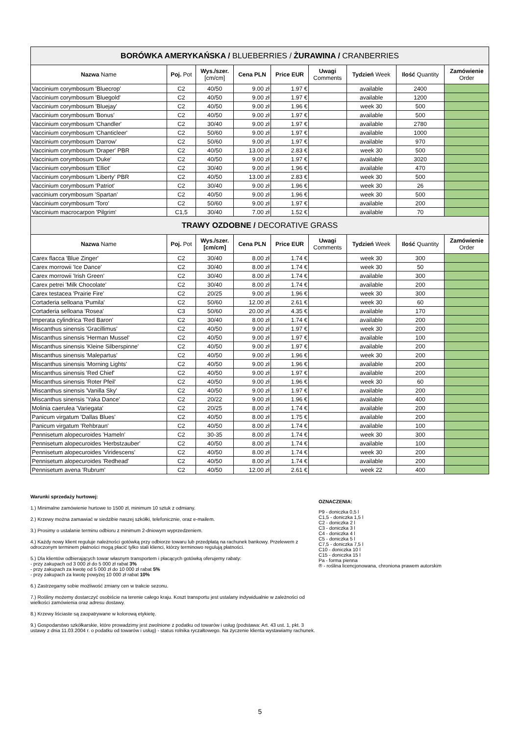| BORÓWKA AMERYKAŃSKA / BLUEBERRIES / ŻURAWINA / CRANBERRIES | | | | | | | | |
| --- | --- | --- | --- | --- | --- | --- | --- | --- |
| Nazwa Name | Poj. Pot | Wys./szer. [cm/cm] | Cena PLN | Price EUR | Uwagi Comments | Tydzień Week | Ilość Quantity | Zamówienie Order |
| Vaccinium corymbosum 'Bluecrop' | C2 | 40/50 | 9.00 zł | 1.97 € | | available | 2400 | |
| Vaccinium corymbosum 'Bluegold' | C2 | 40/50 | 9.00 zł | 1.97 € | | available | 1200 | |
| Vaccinium corymbosum 'Bluejay' | C2 | 40/50 | 9.00 zł | 1.96 € | | week 30 | 500 | |
| Vaccinium corymbosum 'Bonus' | C2 | 40/50 | 9.00 zł | 1.97 € | | available | 500 | |
| Vaccinium corymbosum 'Chandler' | C2 | 30/40 | 9.00 zł | 1.97 € | | available | 2780 | |
| Vaccinium corymbosum 'Chanticleer' | C2 | 50/60 | 9.00 zł | 1.97 € | | available | 1000 | |
| Vaccinium corymbosum 'Darrow' | C2 | 50/60 | 9.00 zł | 1.97 € | | available | 970 | |
| Vaccinium corymbosum 'Draper' PBR | C2 | 40/50 | 13.00 zł | 2.83 € | | week 30 | 500 | |
| Vaccinium corymbosum 'Duke' | C2 | 40/50 | 9.00 zł | 1.97 € | | available | 3020 | |
| Vaccinium corymbosum 'Elliot' | C2 | 30/40 | 9.00 zł | 1.96 € | | available | 470 | |
| Vaccinium corymbosum 'Liberty' PBR | C2 | 40/50 | 13.00 zł | 2.83 € | | week 30 | 500 | |
| Vaccinium corymbosum 'Patriot' | C2 | 30/40 | 9.00 zł | 1.96 € | | week 30 | 26 | |
| vaccinium corymbosum 'Spartan' | C2 | 40/50 | 9.00 zł | 1.96 € | | week 30 | 500 | |
| Vaccinium corymbosum 'Toro' | C2 | 50/60 | 9.00 zł | 1.97 € | | available | 200 | |
| Vaccinium macrocarpon 'Pilgrim' | C1,5 | 30/40 | 7.00 zł | 1.52 € | | available | 70 | |
| TRAWY OZDOBNE / DECORATIVE GRASS | | | | | | | | |
| Nazwa Name | Poj. Pot | Wys./szer. [cm/cm] | Cena PLN | Price EUR | Uwagi Comments | Tydzień Week | Ilość Quantity | Zamówienie Order |
| Carex flacca 'Blue Zinger' | C2 | 30/40 | 8.00 zł | 1.74 € | | week 30 | 300 | |
| Carex morrowii 'Ice Dance' | C2 | 30/40 | 8.00 zł | 1.74 € | | week 30 | 50 | |
| Carex morrowii 'Irish Green' | C2 | 30/40 | 8.00 zł | 1.74 € | | available | 300 | |
| Carex petrei 'Milk Chocolate' | C2 | 30/40 | 8.00 zł | 1.74 € | | available | 200 | |
| Carex testacea 'Prairie Fire' | C2 | 20/25 | 9.00 zł | 1.96 € | | week 30 | 300 | |
| Cortaderia selloana 'Pumila' | C2 | 50/60 | 12.00 zł | 2.61 € | | week 30 | 60 | |
| Cortaderia selloana 'Rosea' | C3 | 50/60 | 20.00 zł | 4.35 € | | available | 170 | |
| Imperata cylindrica 'Red Baron' | C2 | 30/40 | 8.00 zł | 1.74 € | | available | 200 | |
| Miscanthus sinensis 'Gracillimus' | C2 | 40/50 | 9.00 zł | 1.97 € | | week 30 | 200 | |
| Miscanthus sinensis 'Herman Mussel' | C2 | 40/50 | 9.00 zł | 1.97 € | | available | 100 | |
| Miscanthus sinensis 'Kleine Silberspinne' | C2 | 40/50 | 9.00 zł | 1.97 € | | available | 200 | |
| Miscanthus sinensis 'Malepartus' | C2 | 40/50 | 9.00 zł | 1.96 € | | week 30 | 200 | |
| Miscanthus sinensis 'Morning Lights' | C2 | 40/50 | 9.00 zł | 1.96 € | | available | 200 | |
| Miscanthus sinensis 'Red Chief' | C2 | 40/50 | 9.00 zł | 1.97 € | | available | 200 | |
| Miscanthus sinensis 'Roter Pfeil' | C2 | 40/50 | 9.00 zł | 1.96 € | | week 30 | 60 | |
| Miscanthus sinensis 'Vanilla Sky' | C2 | 40/50 | 9.00 zł | 1.97 € | | available | 200 | |
| Miscanthus sinensis 'Yaka Dance' | C2 | 20/22 | 9.00 zł | 1.96 € | | available | 400 | |
| Molinia caerulea 'Variegata' | C2 | 20/25 | 8.00 zł | 1.74 € | | available | 200 | |
| Panicum virgatum 'Dallas Blues' | C2 | 40/50 | 8.00 zł | 1.75 € | | available | 200 | |
| Panicum virgatum 'Rehbraun' | C2 | 40/50 | 8.00 zł | 1.74 € | | available | 100 | |
| Pennisetum alopecuroides 'Hameln' | C2 | 30-35 | 8.00 zł | 1.74 € | | week 30 | 300 | |
| Pennisetum alopecuroides 'Herbstzauber' | C2 | 40/50 | 8.00 zł | 1.74 € | | available | 100 | |
| Pennisetum alopecuroides 'Viridescens' | C2 | 40/50 | 8.00 zł | 1.74 € | | week 30 | 200 | |
| Pennisetum alopecuroides 'Redhead' | C2 | 40/50 | 8.00 zł | 1.74 € | | available | 200 | |
| Pennisetum avena 'Rubrum' | C2 | 40/50 | 12.00 zł | 2.61 € | | week 22 | 400 | |
Warunki sprzedaży hurtowej:
1.) Minimalne zamówienie hurtowe to 1500 zł, minimum 10 sztuk z odmiany.
2.) Krzewy można zamawiać w siedzibie naszej szkółki, telefonicznie, oraz e-mailem.
3.) Prosimy o ustalanie terminu odbioru z minimum 2-dniowym wyprzedzeniem.
4.) Każdy nowy klient reguluje należności gotówką przy odbiorze towaru lub przedpłatą na rachunek bankowy. Przelewem z odroczonym terminem płatności mogą płacić tylko stali klienci, którzy terminowo regulują płatności.
5.) Dla klientów odbierających towar własnym transportem i płacących gotówką oferujemy rabaty:
- przy zakupach od 3 000 zł do 5 000 zł rabat 3%
- przy zakupach za kwotę od 5 000 zł do 10 000 zł rabat 5%
- przy zakupach za kwotę powyżej 10 000 zł rabat 10%
6.) Zastrzegamy sobie możliwość zmiany cen w trakcie sezonu.
7.) Rośliny możemy dostarczyć osobiście na terenie całego kraju. Koszt transportu jest ustalany indywidualnie w zależności od wielkości zamówienia oraz adresu dostawy.
8.) Krzewy liściaste są zaopatrywane w kolorową etykietę.
9.) Gospodarstwo szkółkarskie, które prowadzimy jest zwolnione z podatku od towarów i usług (podstawa: Art. 43 ust. 1, pkt. 3 ustawy z dnia 11.03.2004 r. o podatku od towarów i usług) - status rolnika ryczałtowego. Na życzenie klienta wystawiamy rachunek.
OZNACZENIA:
P9 - doniczka 0,5 l
C1,5 - doniczka 1,5 l
C2 - doniczka 2 l
C3 - doniczka 3 l
C4 - doniczka 4 l
C5 - doniczka 5 l
C7,5 - doniczka 7,5 l
C10 - doniczka 10 l
C15 - doniczka 15 l
Pa - forma pienna
® - roślina licencjonowana, chroniona prawem autorskim
5